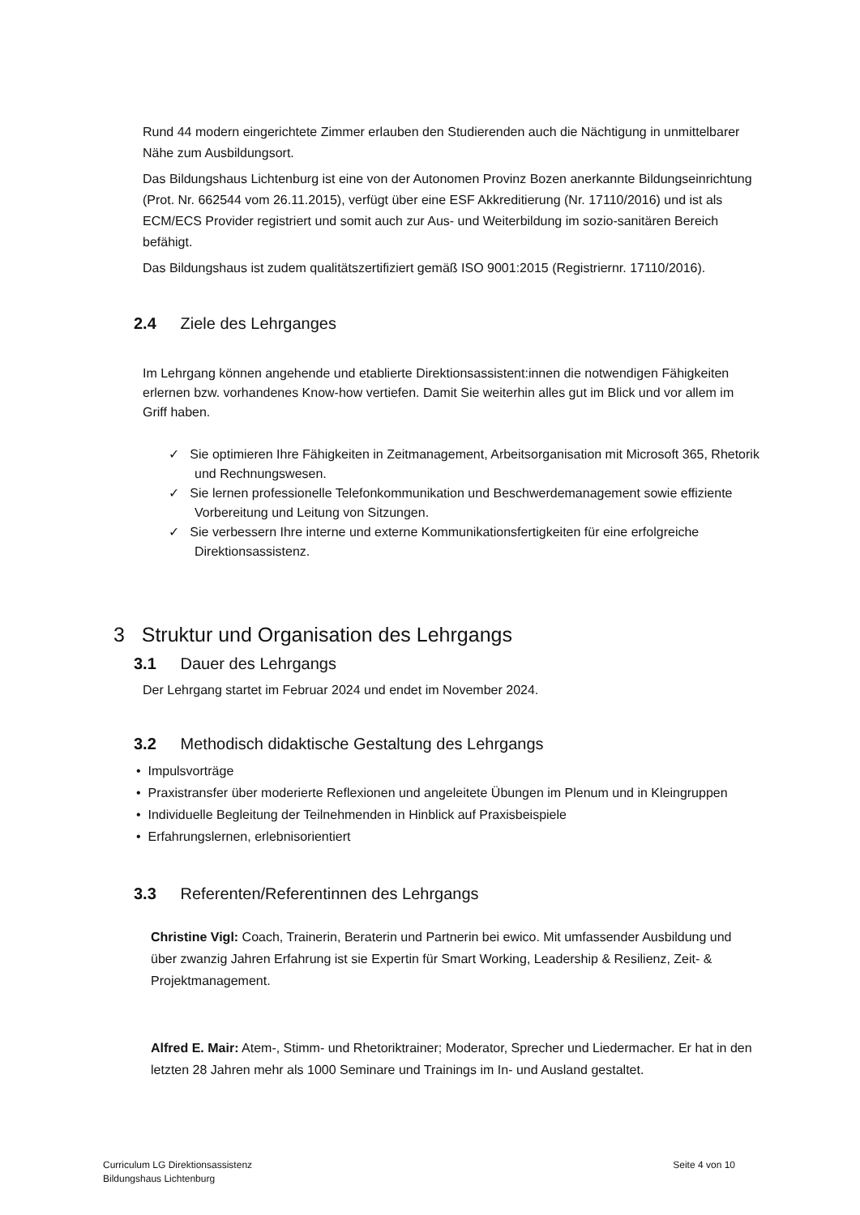Rund 44 modern eingerichtete Zimmer erlauben den Studierenden auch die Nächtigung in unmittelbarer Nähe zum Ausbildungsort.
Das Bildungshaus Lichtenburg ist eine von der Autonomen Provinz Bozen anerkannte Bildungseinrichtung (Prot. Nr. 662544 vom 26.11.2015), verfügt über eine ESF Akkreditierung (Nr. 17110/2016) und ist als ECM/ECS Provider registriert und somit auch zur Aus- und Weiterbildung im sozio-sanitären Bereich befähigt.
Das Bildungshaus ist zudem qualitätszertifiziert gemäß ISO 9001:2015 (Registriernr. 17110/2016).
2.4 Ziele des Lehrganges
Im Lehrgang können angehende und etablierte Direktionsassistent:innen die notwendigen Fähigkeiten erlernen bzw. vorhandenes Know-how vertiefen. Damit Sie weiterhin alles gut im Blick und vor allem im Griff haben.
✓ Sie optimieren Ihre Fähigkeiten in Zeitmanagement, Arbeitsorganisation mit Microsoft 365, Rhetorik und Rechnungswesen.
✓ Sie lernen professionelle Telefonkommunikation und Beschwerdemanagement sowie effiziente Vorbereitung und Leitung von Sitzungen.
✓ Sie verbessern Ihre interne und externe Kommunikationsfertigkeiten für eine erfolgreiche Direktionsassistenz.
3 Struktur und Organisation des Lehrgangs
3.1 Dauer des Lehrgangs
Der Lehrgang startet im Februar 2024 und endet im November 2024.
3.2 Methodisch didaktische Gestaltung des Lehrgangs
• Impulsvorträge
• Praxistransfer über moderierte Reflexionen und angeleitete Übungen im Plenum und in Kleingruppen
• Individuelle Begleitung der Teilnehmenden in Hinblick auf Praxisbeispiele
• Erfahrungslernen, erlebnisorientiert
3.3 Referenten/Referentinnen des Lehrgangs
Christine Vigl: Coach, Trainerin, Beraterin und Partnerin bei ewico. Mit umfassender Ausbildung und über zwanzig Jahren Erfahrung ist sie Expertin für Smart Working, Leadership & Resilienz, Zeit- & Projektmanagement.
Alfred E. Mair: Atem-, Stimm- und Rhetoriktrainer; Moderator, Sprecher und Liedermacher. Er hat in den letzten 28 Jahren mehr als 1000 Seminare und Trainings im In- und Ausland gestaltet.
Curriculum LG Direktionsassistenz
Bildungshaus Lichtenburg
Seite 4 von 10